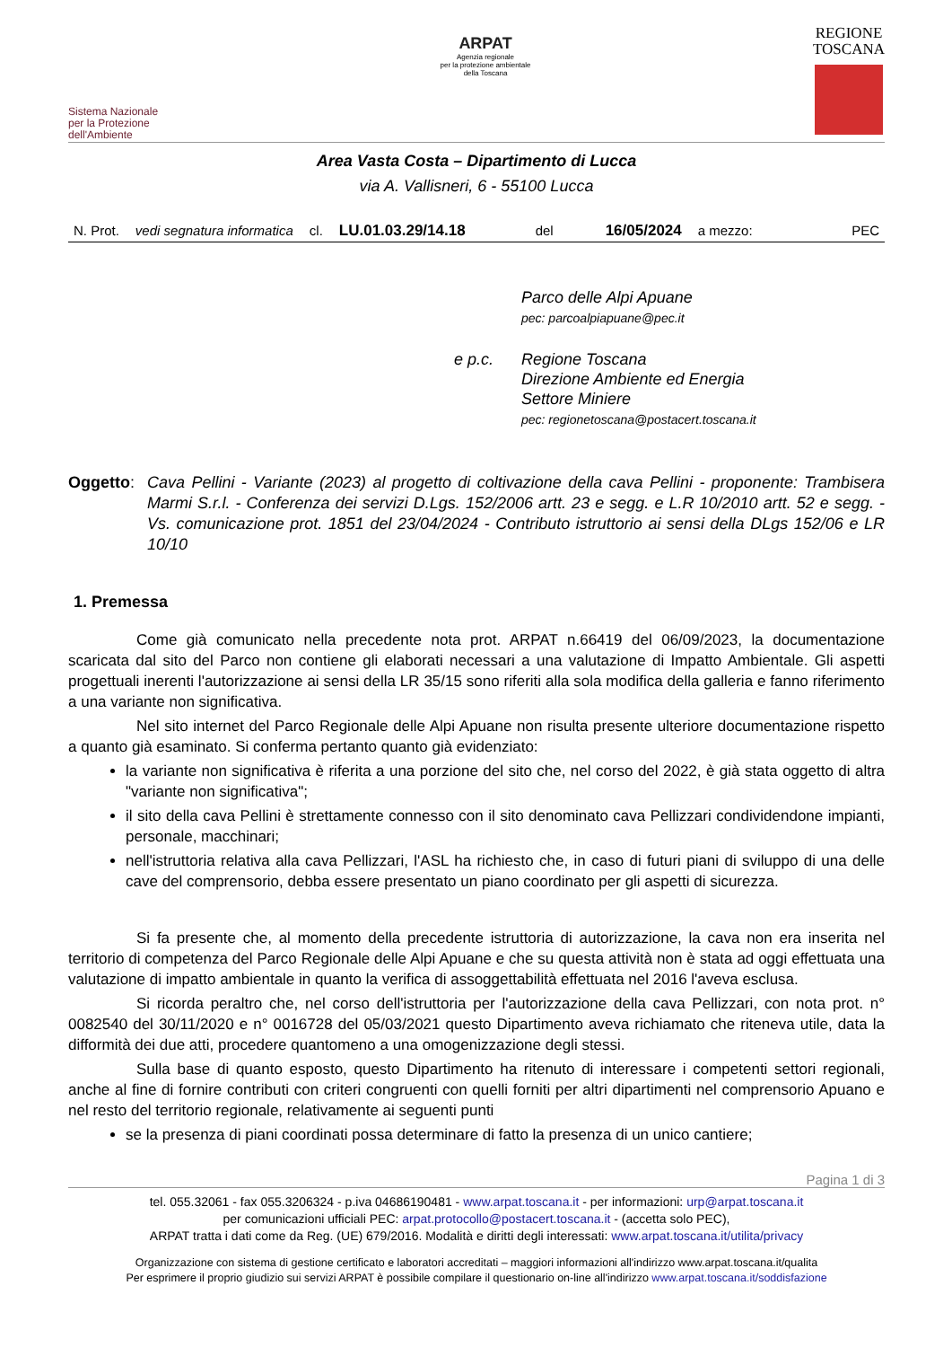Sistema Nazionale
per la Protezione
dell'Ambiente
ARPAT
Agenzia regionale
per la protezione ambientale
della Toscana
REGIONE
TOSCANA
Area Vasta Costa – Dipartimento di Lucca
via A. Vallisneri, 6 - 55100 Lucca
N. Prot. vedi segnatura informatica cl. LU.01.03.29/14.18 del 16/05/2024 a mezzo: PEC
Parco delle Alpi Apuane
pec: parcoalpiapuane@pec.it
e p.c. Regione Toscana
Direzione Ambiente ed Energia
Settore Miniere
pec: regionetoscana@postacert.toscana.it
Oggetto: Cava Pellini - Variante (2023) al progetto di coltivazione della cava Pellini - proponente: Trambisera Marmi S.r.l. - Conferenza dei servizi D.Lgs. 152/2006 artt. 23 e segg. e L.R 10/2010 artt. 52 e segg. - Vs. comunicazione prot. 1851 del 23/04/2024 - Contributo istruttorio ai sensi della DLgs 152/06 e LR 10/10
1. Premessa
Come già comunicato nella precedente nota prot. ARPAT n.66419 del 06/09/2023, la documentazione scaricata dal sito del Parco non contiene gli elaborati necessari a una valutazione di Impatto Ambientale. Gli aspetti progettuali inerenti l'autorizzazione ai sensi della LR 35/15 sono riferiti alla sola modifica della galleria e fanno riferimento a una variante non significativa.
Nel sito internet del Parco Regionale delle Alpi Apuane non risulta presente ulteriore documentazione rispetto a quanto già esaminato. Si conferma pertanto quanto già evidenziato:
la variante non significativa è riferita a una porzione del sito che, nel corso del 2022, è già stata oggetto di altra "variante non significativa";
il sito della cava Pellini è strettamente connesso con il sito denominato cava Pellizzari condividendone impianti, personale, macchinari;
nell'istruttoria relativa alla cava Pellizzari, l'ASL ha richiesto che, in caso di futuri piani di sviluppo di una delle cave del comprensorio, debba essere presentato un piano coordinato per gli aspetti di sicurezza.
Si fa presente che, al momento della precedente istruttoria di autorizzazione, la cava non era inserita nel territorio di competenza del Parco Regionale delle Alpi Apuane e che su questa attività non è stata ad oggi effettuata una valutazione di impatto ambientale in quanto la verifica di assoggettabilità effettuata nel 2016 l'aveva esclusa.
Si ricorda peraltro che, nel corso dell'istruttoria per l'autorizzazione della cava Pellizzari, con nota prot. n° 0082540 del 30/11/2020 e n° 0016728 del 05/03/2021 questo Dipartimento aveva richiamato che riteneva utile, data la difformità dei due atti, procedere quantomeno a una omogenizzazione degli stessi.
Sulla base di quanto esposto, questo Dipartimento ha ritenuto di interessare i competenti settori regionali, anche al fine di fornire contributi con criteri congruenti con quelli forniti per altri dipartimenti nel comprensorio Apuano e nel resto del territorio regionale, relativamente ai seguenti punti
se la presenza di piani coordinati possa determinare di fatto la presenza di un unico cantiere;
Pagina 1 di 3
tel. 055.32061 - fax 055.3206324 - p.iva 04686190481 - www.arpat.toscana.it - per informazioni: urp@arpat.toscana.it
per comunicazioni ufficiali PEC: arpat.protocollo@postacert.toscana.it - (accetta solo PEC),
ARPAT tratta i dati come da Reg. (UE) 679/2016. Modalità e diritti degli interessati: www.arpat.toscana.it/utilita/privacy
Organizzazione con sistema di gestione certificato e laboratori accreditati – maggiori informazioni all'indirizzo www.arpat.toscana.it/qualita
Per esprimere il proprio giudizio sui servizi ARPAT è possibile compilare il questionario on-line all'indirizzo www.arpat.toscana.it/soddisfazione